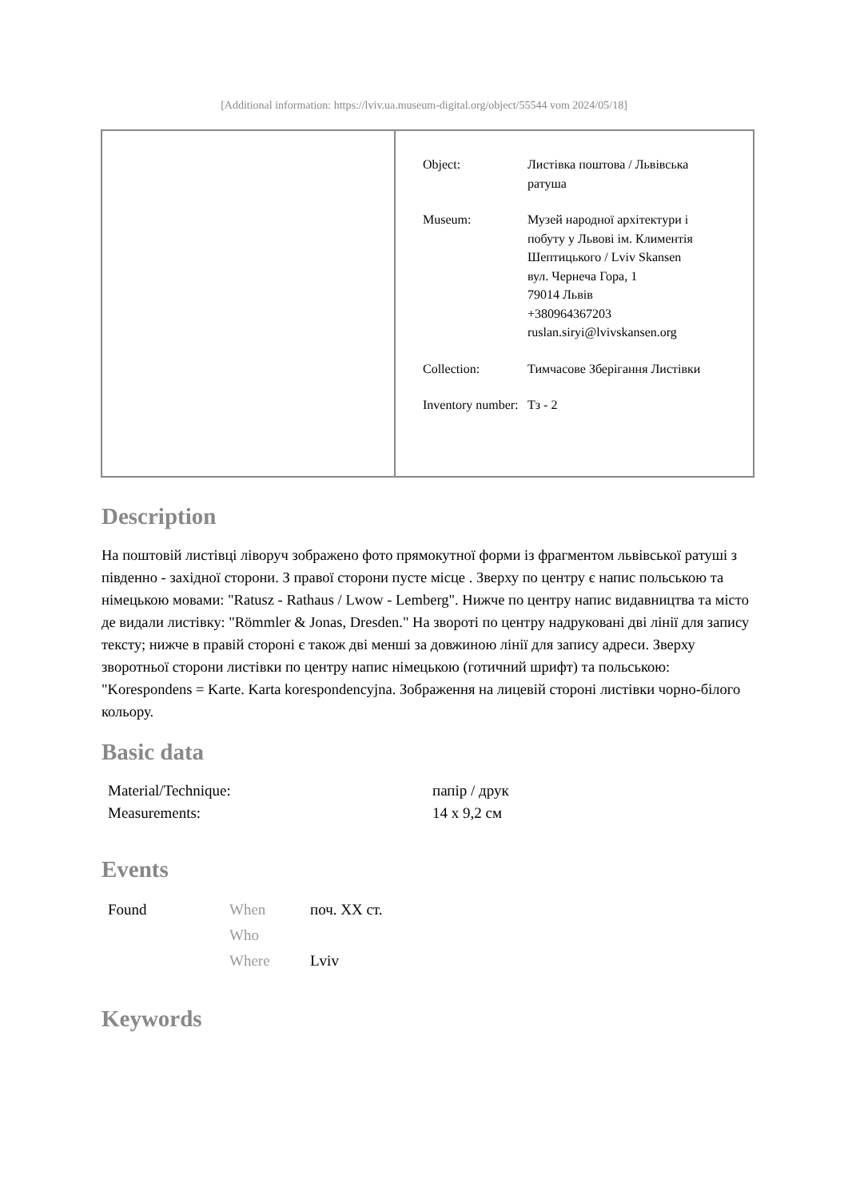[Additional information: https://lviv.ua.museum-digital.org/object/55544 vom 2024/05/18]
| Object: | Листівка поштова / Львівська ратуша |
| Museum: | Музей народної архітектури і побуту у Львові ім. Климентія Шептицького / Lviv Skansen вул. Чернеча Гора, 1 79014 Львів +380964367203 ruslan.siryi@lvivskansen.org |
| Collection: | Тимчасове Зберігання Листівки |
| Inventory number: | Тз - 2 |
Description
На поштовій листівці ліворуч зображено фото прямокутної форми із фрагментом львівської ратуші з південно - західної сторони. З правої сторони пусте місце . Зверху по центру є напис польською та німецькою мовами: "Ratusz - Rathaus / Lwow - Lemberg". Нижче по центру напис видавництва та місто де видали листівку: "Römmler & Jonas, Dresden." На звороті по центру надруковані дві лінії для запису тексту; нижче в правій стороні є також дві менші за довжиною лінії для запису адреси. Зверху зворотньої сторони листівки по центру напис німецькою (готичний шрифт) та польською: "Korespondens = Karte. Karta korespondencyjna. Зображення на лицевій стороні листівки чорно-білого кольору.
Basic data
| Material/Technique: | папір / друк |
| Measurements: | 14 x 9,2 см |
Events
| Found | When | поч. XX ст. |
| | Who | |
| | Where | Lviv |
Keywords